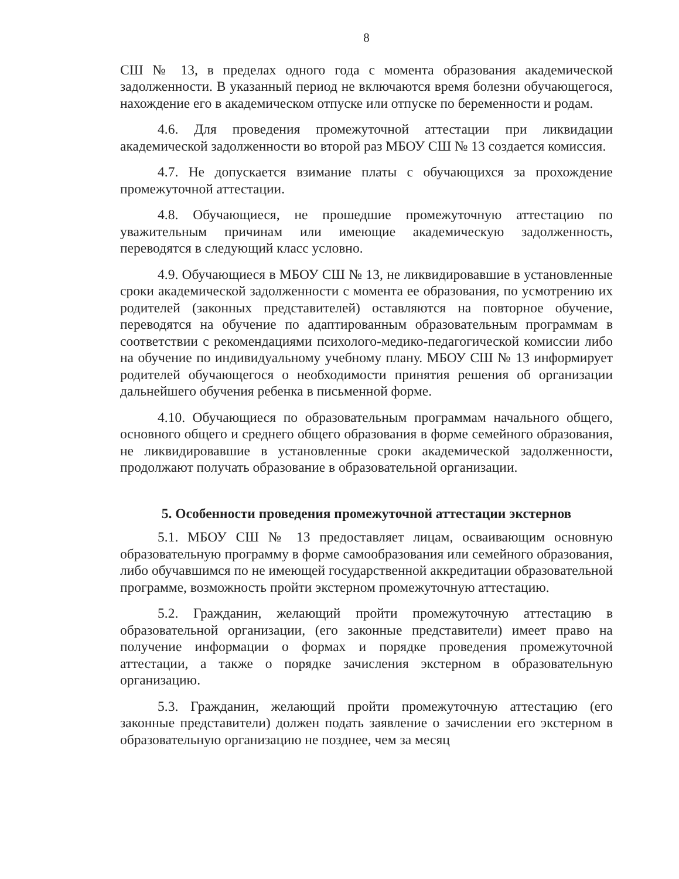8
СШ № 13, в пределах одного года с момента образования академической задолженности. В указанный период не включаются время болезни обучающегося, нахождение его в академическом отпуске или отпуске по беременности и родам.
4.6. Для проведения промежуточной аттестации при ликвидации академической задолженности во второй раз МБОУ СШ № 13 создается комиссия.
4.7. Не допускается взимание платы с обучающихся за прохождение промежуточной аттестации.
4.8. Обучающиеся, не прошедшие промежуточную аттестацию по уважительным причинам или имеющие академическую задолженность, переводятся в следующий класс условно.
4.9. Обучающиеся в МБОУ СШ № 13, не ликвидировавшие в установленные сроки академической задолженности с момента ее образования, по усмотрению их родителей (законных представителей) оставляются на повторное обучение, переводятся на обучение по адаптированным образовательным программам в соответствии с рекомендациями психолого-медико-педагогической комиссии либо на обучение по индивидуальному учебному плану. МБОУ СШ № 13 информирует родителей обучающегося о необходимости принятия решения об организации дальнейшего обучения ребенка в письменной форме.
4.10. Обучающиеся по образовательным программам начального общего, основного общего и среднего общего образования в форме семейного образования, не ликвидировавшие в установленные сроки академической задолженности, продолжают получать образование в образовательной организации.
5. Особенности проведения промежуточной аттестации экстернов
5.1. МБОУ СШ № 13 предоставляет лицам, осваивающим основную образовательную программу в форме самообразования или семейного образования, либо обучавшимся по не имеющей государственной аккредитации образовательной программе, возможность пройти экстерном промежуточную аттестацию.
5.2. Гражданин, желающий пройти промежуточную аттестацию в образовательной организации, (его законные представители) имеет право на получение информации о формах и порядке проведения промежуточной аттестации, а также о порядке зачисления экстерном в образовательную организацию.
5.3. Гражданин, желающий пройти промежуточную аттестацию (его законные представители) должен подать заявление о зачислении его экстерном в образовательную организацию не позднее, чем за месяц